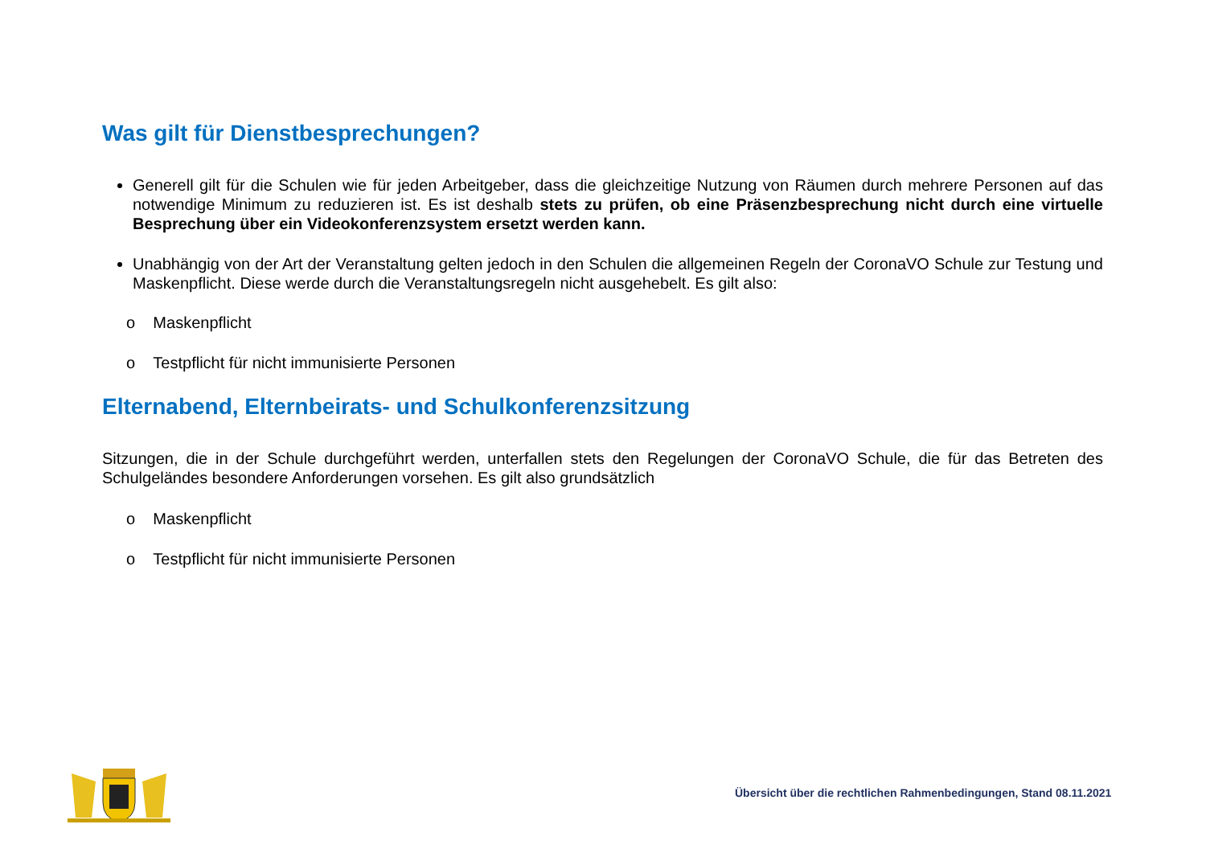Was gilt für Dienstbesprechungen?
Generell gilt für die Schulen wie für jeden Arbeitgeber, dass die gleichzeitige Nutzung von Räumen durch mehrere Personen auf das notwendige Minimum zu reduzieren ist. Es ist deshalb stets zu prüfen, ob eine Präsenzbesprechung nicht durch eine virtuelle Besprechung über ein Videokonferenzsystem ersetzt werden kann.
Unabhängig von der Art der Veranstaltung gelten jedoch in den Schulen die allgemeinen Regeln der CoronaVO Schule zur Testung und Maskenpflicht. Diese werde durch die Veranstaltungsregeln nicht ausgehebelt. Es gilt also:
o Maskenpflicht
o Testpflicht für nicht immunisierte Personen
Elternabend, Elternbeirats- und Schulkonferenzsitzung
Sitzungen, die in der Schule durchgeführt werden, unterfallen stets den Regelungen der CoronaVO Schule, die für das Betreten des Schulgeländes besondere Anforderungen vorsehen. Es gilt also grundsätzlich
o Maskenpflicht
o Testpflicht für nicht immunisierte Personen
Übersicht über die rechtlichen Rahmenbedingungen, Stand 08.11.2021